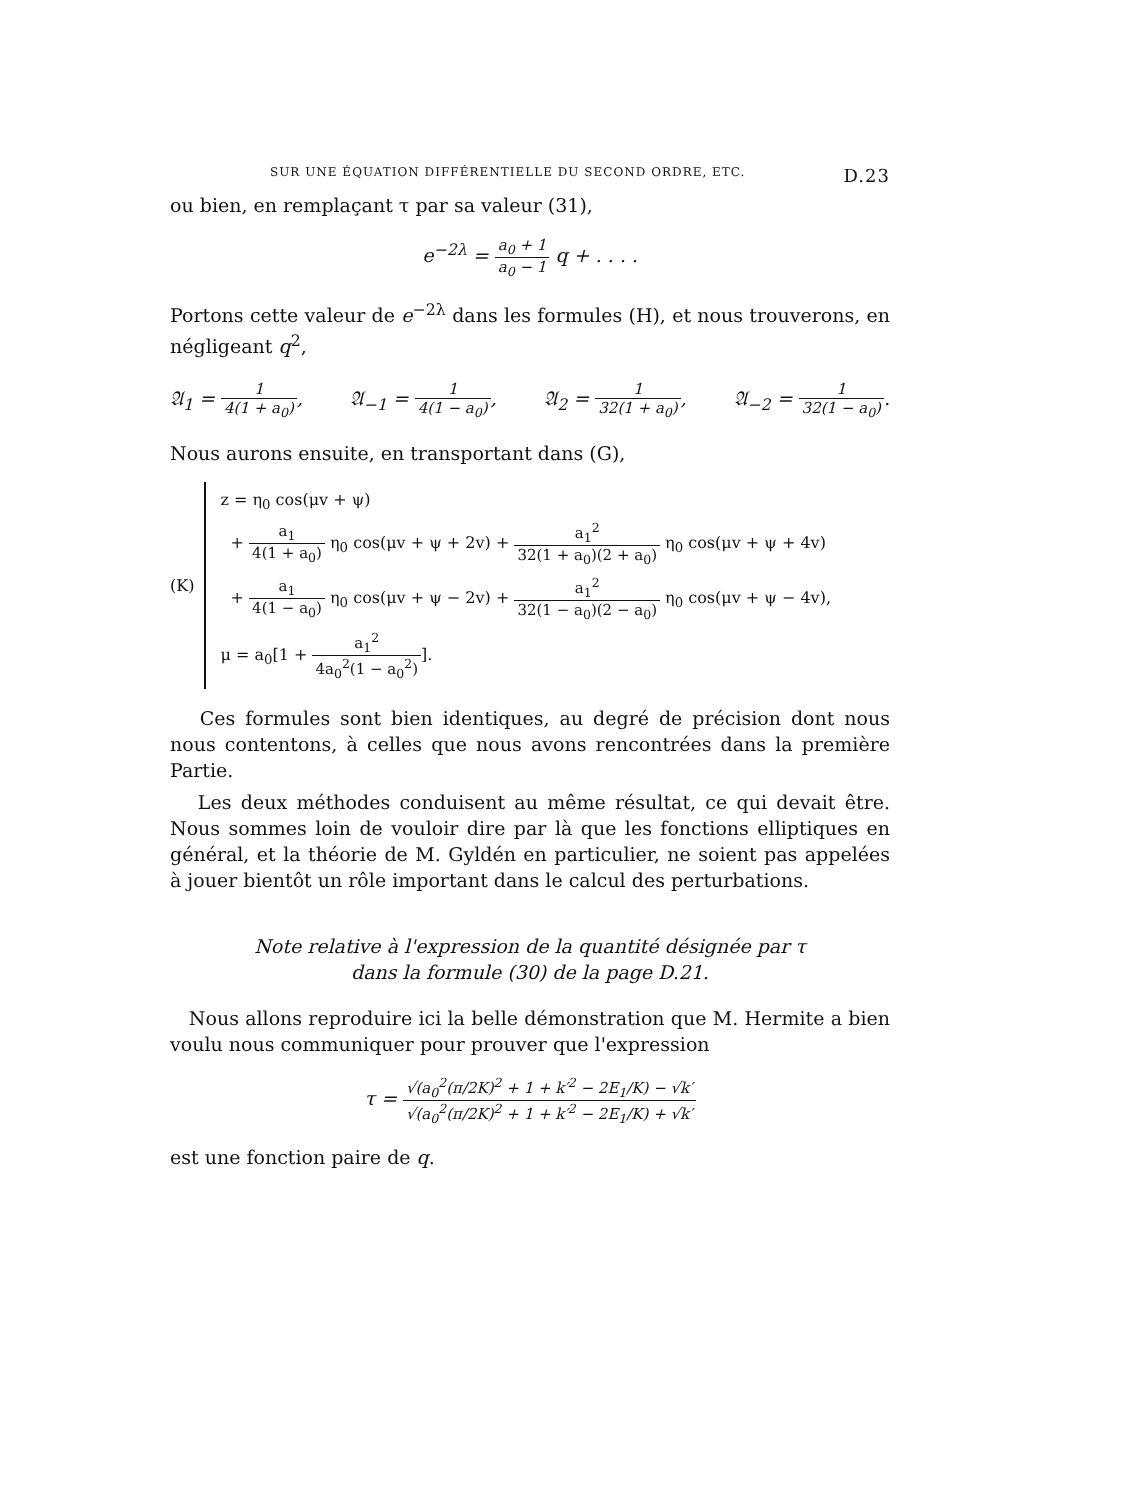SUR UNE ÉQUATION DIFFÉRENTIELLE DU SECOND ORDRE, ETC. D.23
ou bien, en remplaçant τ par sa valeur (31),
e<sup>−2λ</sup> = a<sub>0</sub> + 1 a<sub>0</sub> − 1 q + . . . .
Portons cette valeur de e<sup>−2λ</sup> dans les formules (H), et nous trouverons, en négligeant q<sup>2</sup>,
𝔄<sub>1</sub> = 1 4(1 + a<sub>0</sub>), 𝔄<sub>−1</sub> = 1 4(1 − a<sub>0</sub>), 𝔄<sub>2</sub> = 1 32(1 + a<sub>0</sub>), 𝔄<sub>−2</sub> = 1 32(1 − a<sub>0</sub>).
Nous aurons ensuite, en transportant dans (G),
(K)
z = η<sub>0</sub> cos(μv + ψ)
+ a<sub>1</sub> 4(1 + a<sub>0</sub>) η<sub>0</sub> cos(μv + ψ + 2v) + a<sub>1</sub><sup>2</sup> 32(1 + a<sub>0</sub>)(2 + a<sub>0</sub>) η<sub>0</sub> cos(μv + ψ + 4v)
+ a<sub>1</sub> 4(1 − a<sub>0</sub>) η<sub>0</sub> cos(μv + ψ − 2v) + a<sub>1</sub><sup>2</sup> 32(1 − a<sub>0</sub>)(2 − a<sub>0</sub>) η<sub>0</sub> cos(μv + ψ − 4v),
μ = a<sub>0</sub>[1 + a<sub>1</sub><sup>2</sup> 4a<sub>0</sub><sup>2</sup>(1 − a<sub>0</sub><sup>2</sup>)].
Ces formules sont bien identiques, au degré de précision dont nous nous contentons, à celles que nous avons rencontrées dans la première Partie.
Les deux méthodes conduisent au même résultat, ce qui devait être. Nous sommes loin de vouloir dire par là que les fonctions elliptiques en général, et la théorie de M. Gyldén en particulier, ne soient pas appelées à jouer bientôt un rôle important dans le calcul des perturbations.
Note relative à l'expression de la quantité désignée par τ
dans la formule (30) de la page D.21.
Nous allons reproduire ici la belle démonstration que M. Hermite a bien voulu nous communiquer pour prouver que l'expression
τ = √(a<sub>0</sub><sup>2</sup>(π/2K)<sup>2</sup> + 1 + k′<sup>2</sup> − 2E<sub>1</sub>/K) − √k′ √(a<sub>0</sub><sup>2</sup>(π/2K)<sup>2</sup> + 1 + k′<sup>2</sup> − 2E<sub>1</sub>/K) + √k′
est une fonction paire de q.